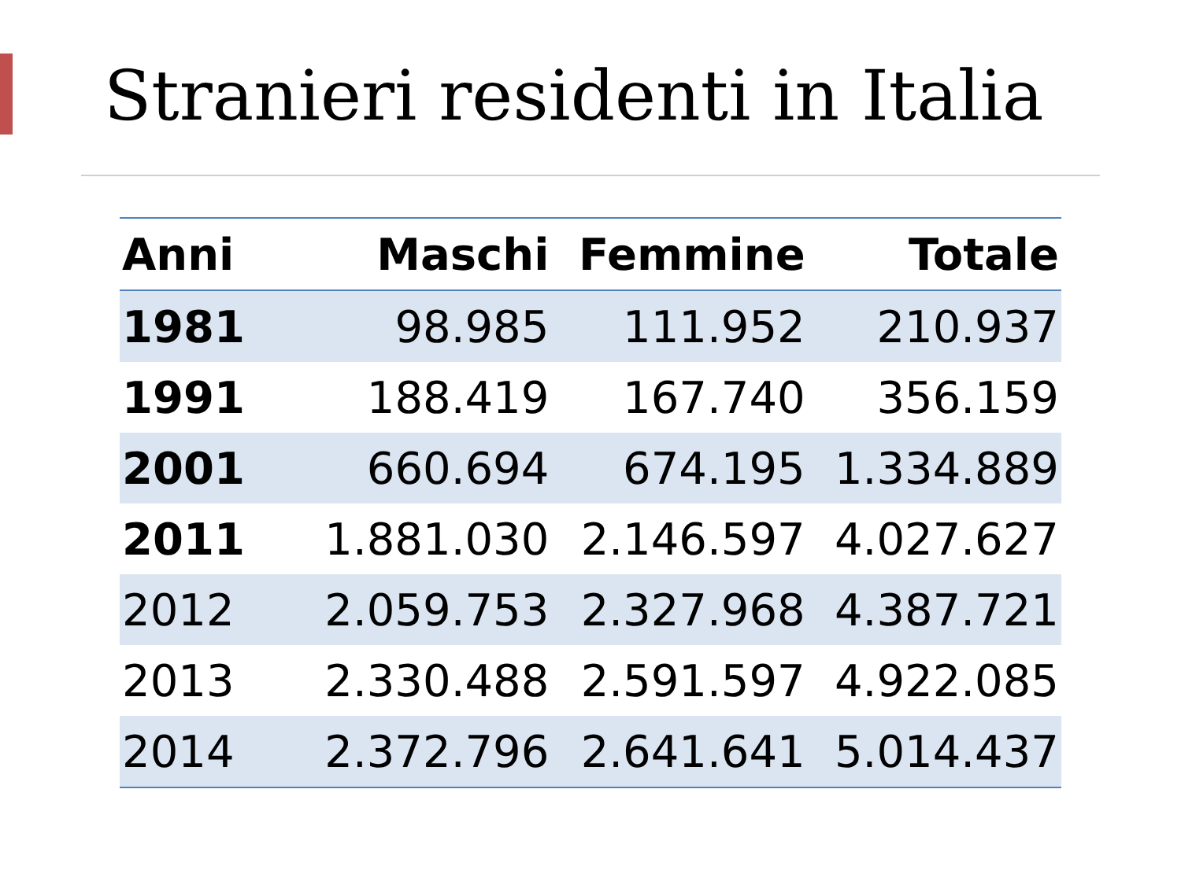Stranieri residenti in Italia
| Anni | Maschi | Femmine | Totale |
| --- | --- | --- | --- |
| 1981 | 98.985 | 111.952 | 210.937 |
| 1991 | 188.419 | 167.740 | 356.159 |
| 2001 | 660.694 | 674.195 | 1.334.889 |
| 2011 | 1.881.030 | 2.146.597 | 4.027.627 |
| 2012 | 2.059.753 | 2.327.968 | 4.387.721 |
| 2013 | 2.330.488 | 2.591.597 | 4.922.085 |
| 2014 | 2.372.796 | 2.641.641 | 5.014.437 |